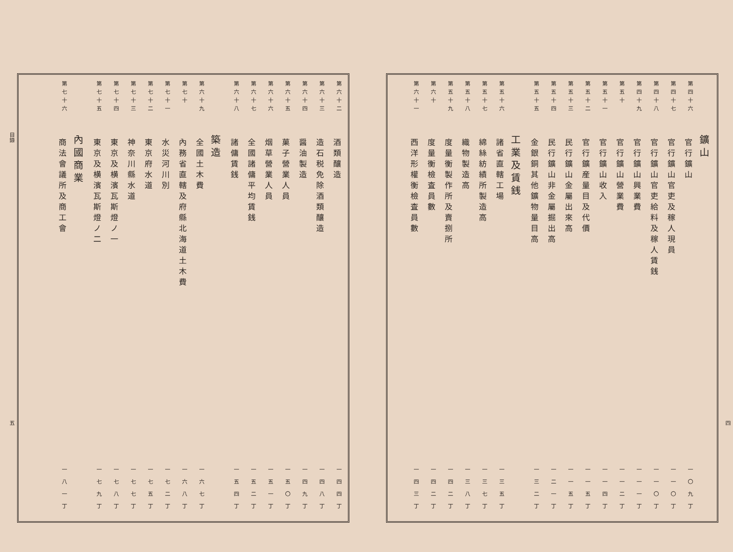鑛山
第四十六 官行鑛山 一〇九丁
第四十七 官行鑛山官吏及稼人現員 一一〇丁
第四十八 官行鑛山官吏給料及稼人賃銭 一一〇丁
第四十九 官行鑛山興業費 一一一丁
第五十 官行鑛山營業費 一一二丁
第五十一 官行鑛山收入 一一四丁
第五十二 官行鑛産量目及代價 一一五丁
第五十三 民行鑛山金屬出來高 一一五丁
第五十四 民行鑛山非金屬掘出高 一二一丁
第五十五 金銀銅其他鑛物量目高 一三二丁
工業及賃銭
第五十六 諸省直轄工場 一三五丁
第五十七 綿絲紡績所製造高 一三七丁
第五十八 織物製造高 一三八丁
第五十九 度量衡製作所及賣捌所 一四二丁
第六十 度量衡檢査員數 一四二丁
第六十一 西洋形權衡檢査員數 一四三丁
四
目錄
第六十二 酒類釀造 一四四丁
第六十三 造石税免除酒類釀造 一四八丁
第六十四 醤油製造 一四九丁
第六十五 菓子營業人員 一五〇丁
第六十六 烟草營業人員 一五一丁
第六十七 全國諸傭平均賃銭 一五二丁
第六十八 諸傭賃銭 一五四丁
築造
第六十九 全國土木費 一六七丁
第七十 內務省直轄及府縣北海道土木費 一六八丁
第七十一 水災河川別 一七二丁
第七十二 東京府水道 一七五丁
第七十三 神奈川縣水道 一七七丁
第七十四 東京及横濱瓦斯燈ノ一 一七八丁
第七十五 東京及横濱瓦斯燈ノ二 一七九丁
內國商業
第七十六 商法會議所及商工會 一八一丁
五